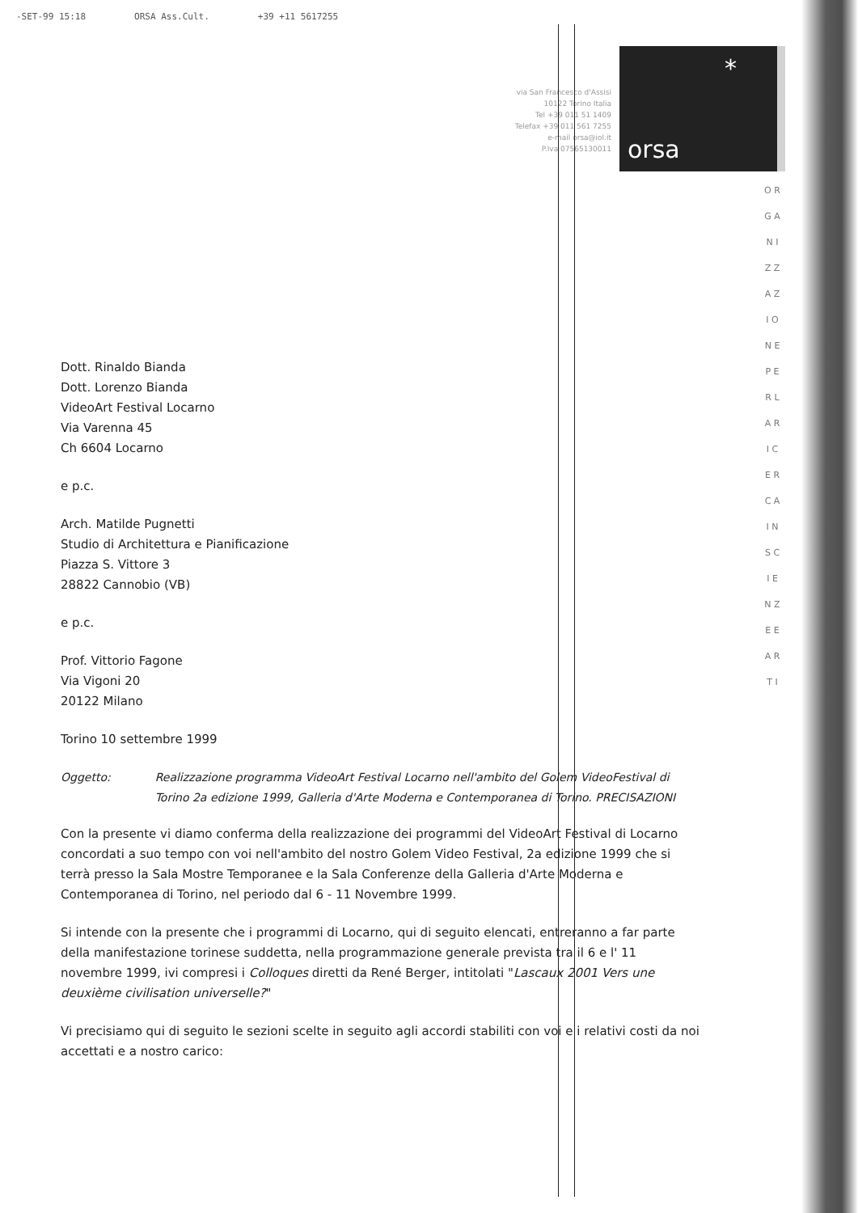-SET-99 15:18 ORSA Ass.Cult. +39 +11 5617255
via San Francesco d'Assisi
10122 Torino Italia
Tel +39 011 51 1409
Telefax +39 011 561 7255
e-mail orsa@iol.it
P.Iva 07565130011
*
orsa
O R G A N I Z Z A Z I O N E P E R L A R I C E R C A I N S C I E N Z E E A R T I
Dott. Rinaldo Bianda
Dott. Lorenzo Bianda
VideoArt Festival Locarno
Via Varenna 45
Ch 6604 Locarno
e p.c.
Arch. Matilde Pugnetti
Studio di Architettura e Pianificazione
Piazza S. Vittore 3
28822 Cannobio (VB)
e p.c.
Prof. Vittorio Fagone
Via Vigoni 20
20122 Milano
Torino 10 settembre 1999
Oggetto: Realizzazione programma VideoArt Festival Locarno nell'ambito del Golem VideoFestival di Torino 2a edizione 1999, Galleria d'Arte Moderna e Contemporanea di Torino. PRECISAZIONI
Con la presente vi diamo conferma della realizzazione dei programmi del VideoArt Festival di Locarno concordati a suo tempo con voi nell'ambito del nostro Golem Video Festival, 2a edizione 1999 che si terrà presso la Sala Mostre Temporanee e la Sala Conferenze della Galleria d'Arte Moderna e Contemporanea di Torino, nel periodo dal 6 - 11 Novembre 1999.
Si intende con la presente che i programmi di Locarno, qui di seguito elencati, entreranno a far parte della manifestazione torinese suddetta, nella programmazione generale prevista tra il 6 e l' 11 novembre 1999, ivi compresi i Colloques diretti da René Berger, intitolati "Lascaux 2001 Vers une deuxième civilisation universelle?"
Vi precisiamo qui di seguito le sezioni scelte in seguito agli accordi stabiliti con voi e i relativi costi da noi accettati e a nostro carico: